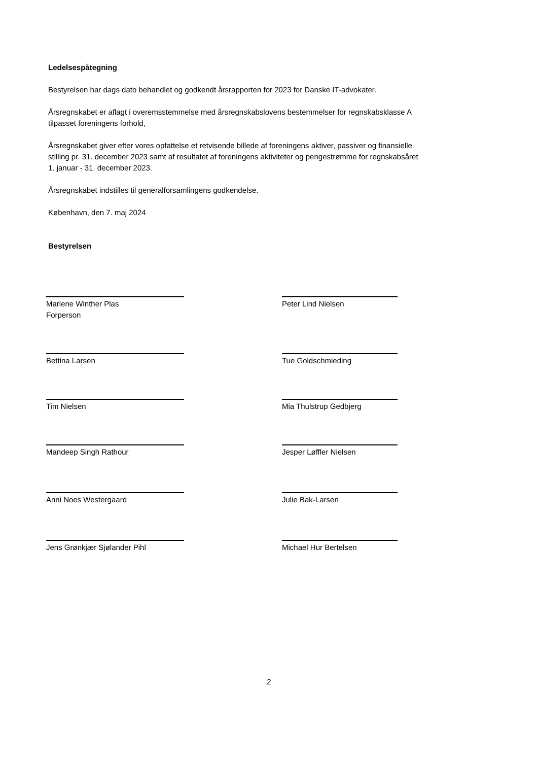Ledelsespåtegning
Bestyrelsen har dags dato behandlet og godkendt årsrapporten for 2023 for Danske IT-advokater.
Årsregnskabet er aflagt i overemsstemmelse med årsregnskabslovens bestemmelser for regnskabsklasse A
tilpasset foreningens forhold,
Årsregnskabet giver efter vores opfattelse et retvisende billede af foreningens aktiver, passiver og finansielle
stilling pr. 31. december 2023 samt af resultatet af foreningens aktiviteter og pengestrømme for regnskabsåret
1. januar - 31. december 2023.
Årsregnskabet indstilles til generalforsamlingens godkendelse.
København, den 7. maj 2024
Bestyrelsen
Marlene Winther Plas
Forperson
Peter Lind Nielsen
Bettina Larsen Tue Goldschmieding
Tim Nielsen Mia Thulstrup Gedbjerg
Mandeep Singh Rathour Jesper Løffler Nielsen
Anni Noes Westergaard Julie Bak-Larsen
Jens Grønkjær Sjølander Pihl Michael Hur Bertelsen
2